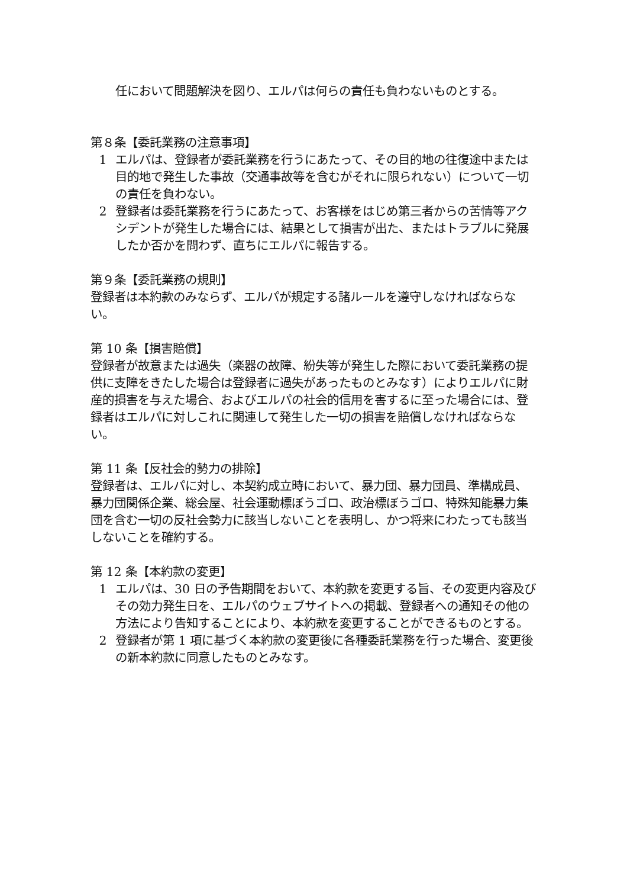任において問題解決を図り、エルパは何らの責任も負わないものとする。
第８条【委託業務の注意事項】
1 エルパは、登録者が委託業務を行うにあたって、その目的地の往復途中または目的地で発生した事故（交通事故等を含むがそれに限られない）について一切の責任を負わない。
2 登録者は委託業務を行うにあたって、お客様をはじめ第三者からの苦情等アクシデントが発生した場合には、結果として損害が出た、またはトラブルに発展したか否かを問わず、直ちにエルパに報告する。
第９条【委託業務の規則】
登録者は本約款のみならず、エルパが規定する諸ルールを遵守しなければならない。
第 10 条【損害賠償】
登録者が故意または過失（楽器の故障、紛失等が発生した際において委託業務の提供に支障をきたした場合は登録者に過失があったものとみなす）によりエルパに財産的損害を与えた場合、およびエルパの社会的信用を害するに至った場合には、登録者はエルパに対しこれに関連して発生した一切の損害を賠償しなければならない。
第 11 条【反社会的勢力の排除】
登録者は、エルパに対し、本契約成立時において、暴力団、暴力団員、準構成員、暴力団関係企業、総会屋、社会運動標ぼうゴロ、政治標ぼうゴロ、特殊知能暴力集団を含む一切の反社会勢力に該当しないことを表明し、かつ将来にわたっても該当しないことを確約する。
第 12 条【本約款の変更】
1 エルパは、30 日の予告期間をおいて、本約款を変更する旨、その変更内容及びその効力発生日を、エルパのウェブサイトへの掲載、登録者への通知その他の方法により告知することにより、本約款を変更することができるものとする。
2 登録者が第 1 項に基づく本約款の変更後に各種委託業務を行った場合、変更後の新本約款に同意したものとみなす。